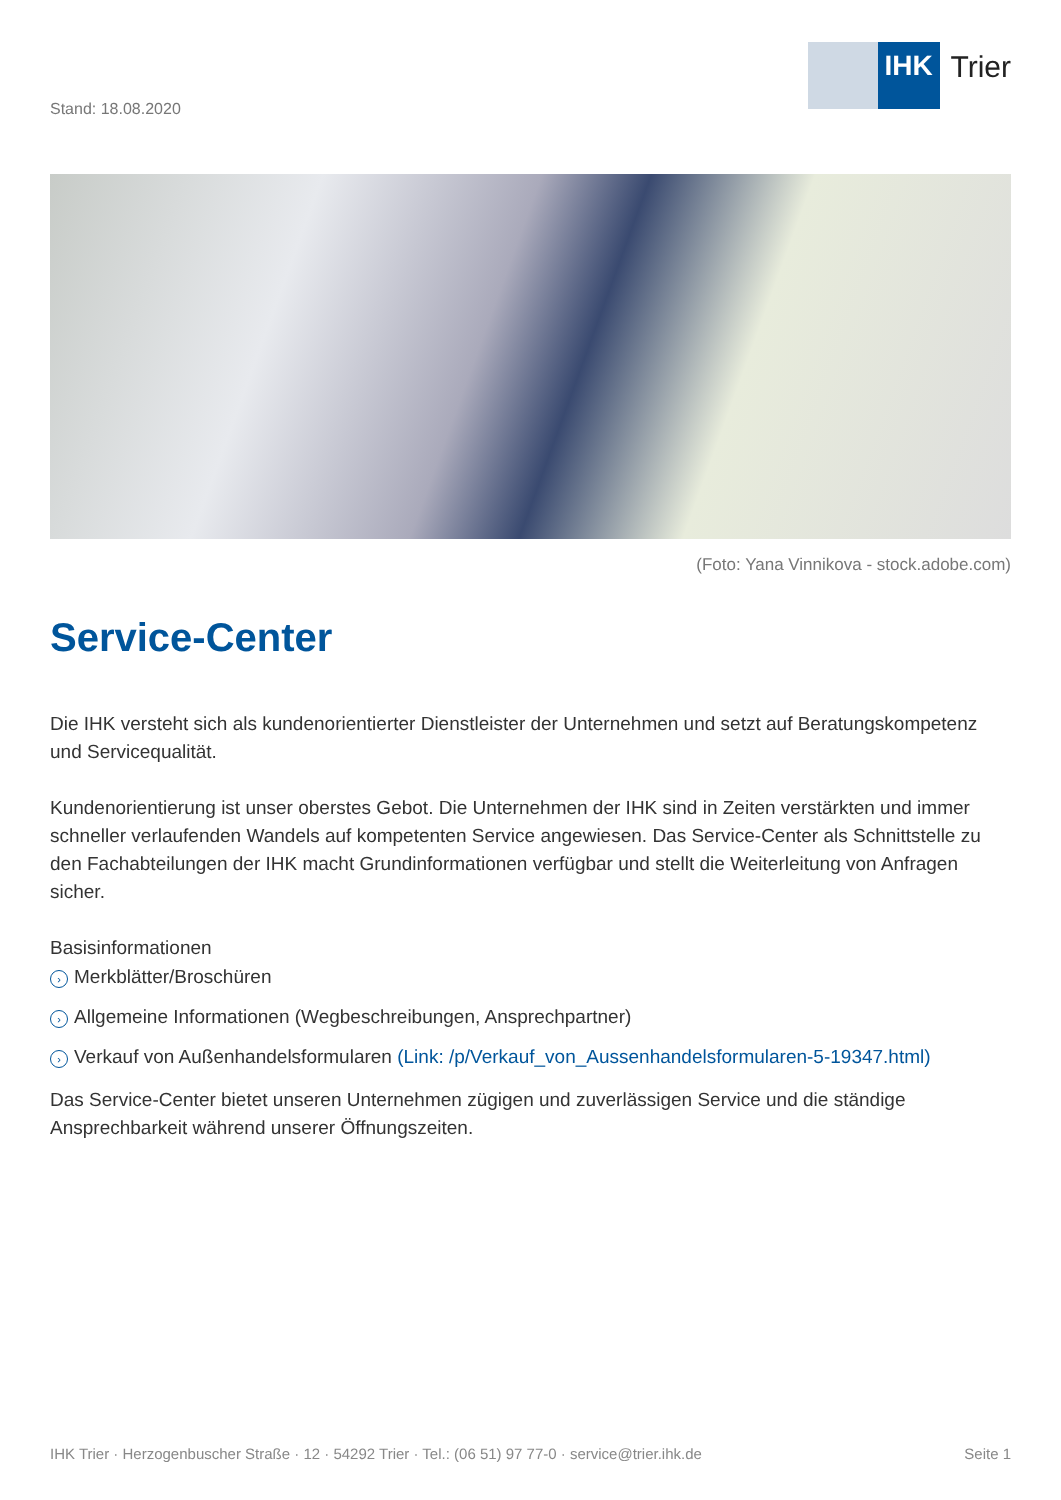Stand: 18.08.2020
IHK Trier
(Foto: Yana Vinnikova - stock.adobe.com)
Service-Center
Die IHK versteht sich als kundenorientierter Dienstleister der Unternehmen und setzt auf Beratungskompetenz und Servicequalität.
Kundenorientierung ist unser oberstes Gebot. Die Unternehmen der IHK sind in Zeiten verstärkten und immer schneller verlaufenden Wandels auf kompetenten Service angewiesen. Das Service-Center als Schnittstelle zu den Fachabteilungen der IHK macht Grundinformationen verfügbar und stellt die Weiterleitung von Anfragen sicher.
Basisinformationen
› Merkblätter/Broschüren
› Allgemeine Informationen (Wegbeschreibungen, Ansprechpartner)
› Verkauf von Außenhandelsformularen (Link: /p/Verkauf_von_Aussenhandelsformularen-5-19347.html)
Das Service-Center bietet unseren Unternehmen zügigen und zuverlässigen Service und die ständige Ansprechbarkeit während unserer Öffnungszeiten.
IHK Trier · Herzogenbuscher Straße · 12 · 54292 Trier · Tel.: (06 51) 97 77-0 · service@trier.ihk.de Seite 1